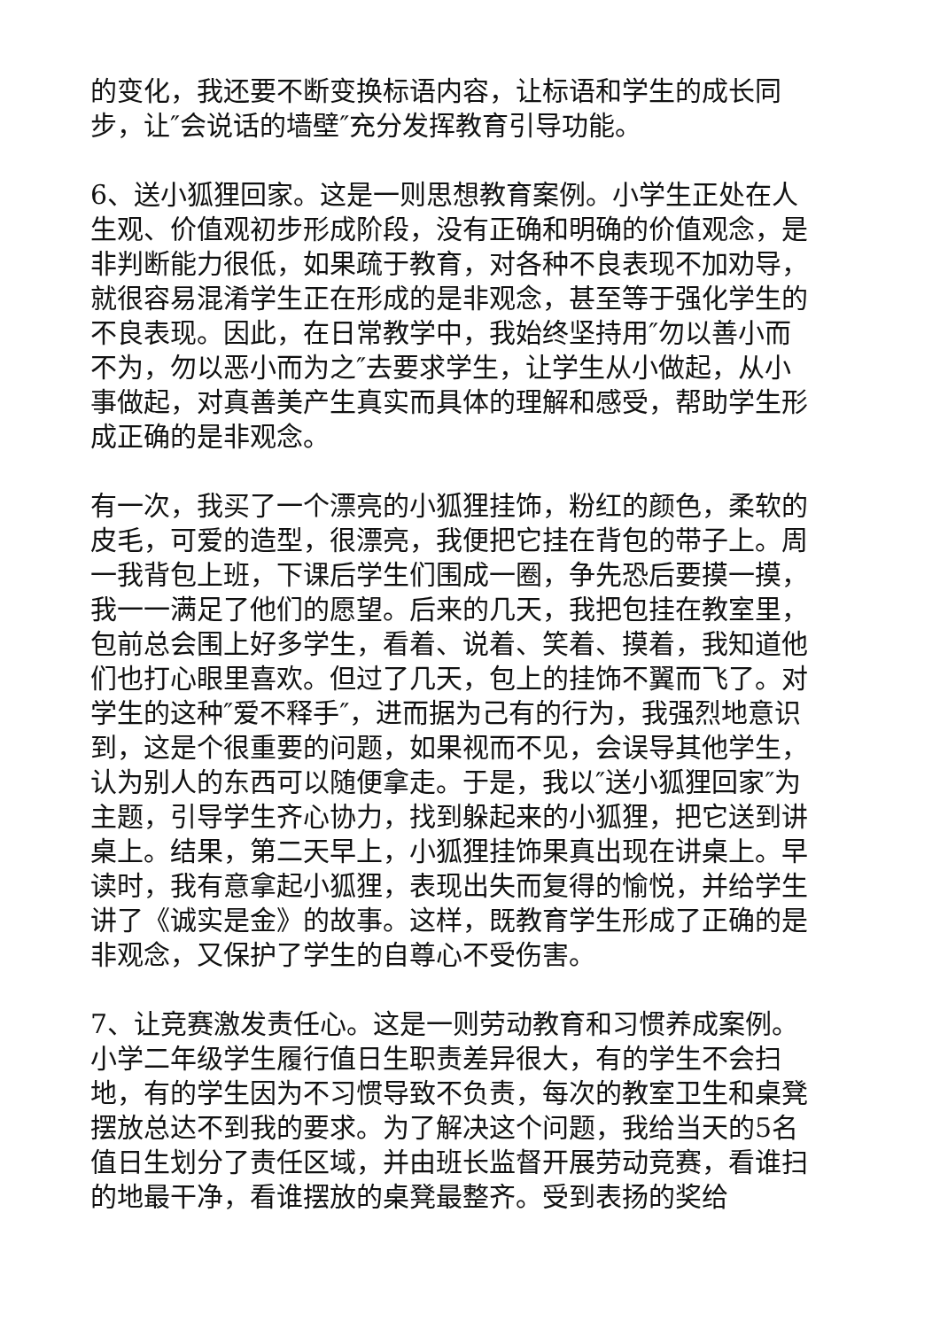的变化，我还要不断变换标语内容，让标语和学生的成长同步，让″会说话的墙壁″充分发挥教育引导功能。
6、送小狐狸回家。这是一则思想教育案例。小学生正处在人生观、价值观初步形成阶段，没有正确和明确的价值观念，是非判断能力很低，如果疏于教育，对各种不良表现不加劝导，就很容易混淆学生正在形成的是非观念，甚至等于强化学生的不良表现。因此，在日常教学中，我始终坚持用″勿以善小而不为，勿以恶小而为之″去要求学生，让学生从小做起，从小事做起，对真善美产生真实而具体的理解和感受，帮助学生形成正确的是非观念。
有一次，我买了一个漂亮的小狐狸挂饰，粉红的颜色，柔软的皮毛，可爱的造型，很漂亮，我便把它挂在背包的带子上。周一我背包上班，下课后学生们围成一圈，争先恐后要摸一摸，我一一满足了他们的愿望。后来的几天，我把包挂在教室里，包前总会围上好多学生，看着、说着、笑着、摸着，我知道他们也打心眼里喜欢。但过了几天，包上的挂饰不翼而飞了。对学生的这种″爱不释手″，进而据为己有的行为，我强烈地意识到，这是个很重要的问题，如果视而不见，会误导其他学生，认为别人的东西可以随便拿走。于是，我以″送小狐狸回家″为主题，引导学生齐心协力，找到躲起来的小狐狸，把它送到讲桌上。结果，第二天早上，小狐狸挂饰果真出现在讲桌上。早读时，我有意拿起小狐狸，表现出失而复得的愉悦，并给学生讲了《诚实是金》的故事。这样，既教育学生形成了正确的是非观念，又保护了学生的自尊心不受伤害。
7、让竞赛激发责任心。这是一则劳动教育和习惯养成案例。小学二年级学生履行值日生职责差异很大，有的学生不会扫地，有的学生因为不习惯导致不负责，每次的教室卫生和桌凳摆放总达不到我的要求。为了解决这个问题，我给当天的5名值日生划分了责任区域，并由班长监督开展劳动竞赛，看谁扫的地最干净，看谁摆放的桌凳最整齐。受到表扬的奖给